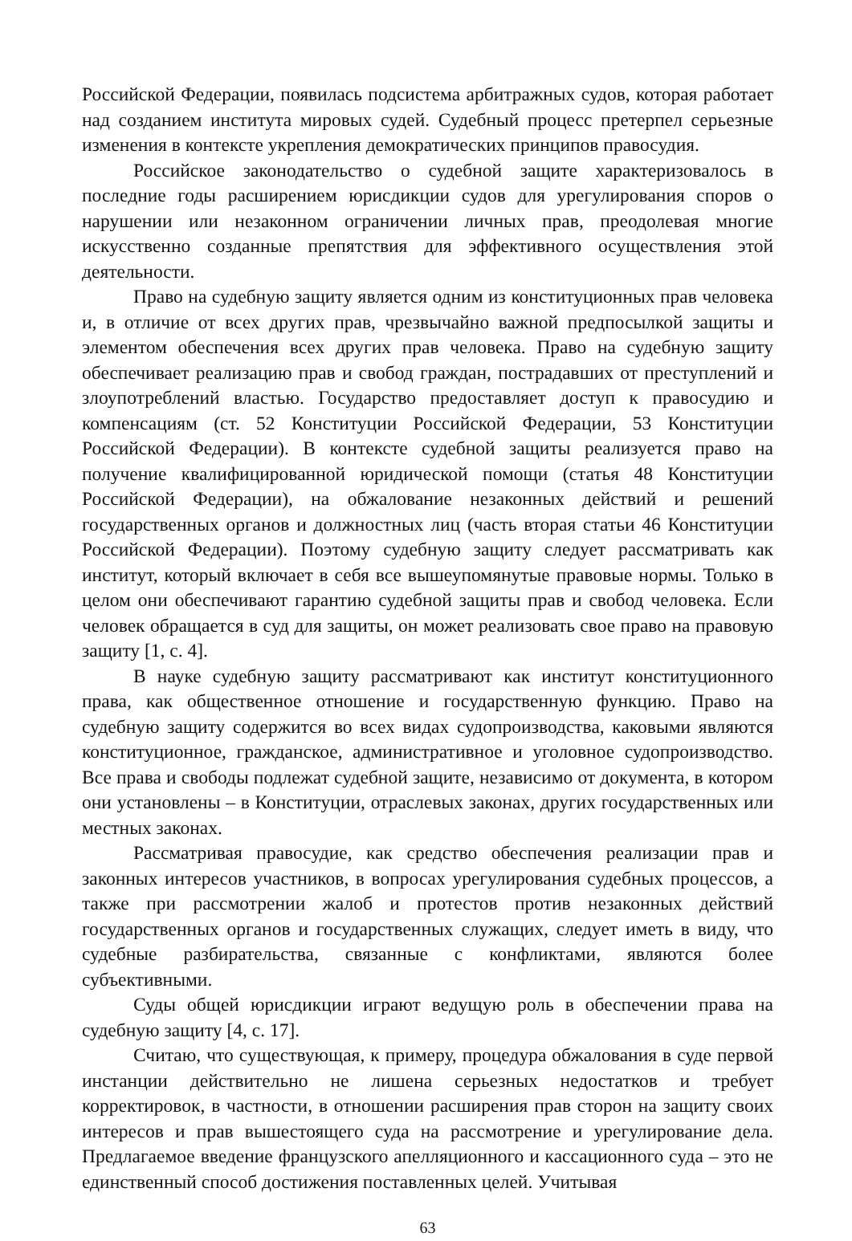Российской Федерации, появилась подсистема арбитражных судов, которая работает над созданием института мировых судей. Судебный процесс претерпел серьезные изменения в контексте укрепления демократических принципов правосудия.
Российское законодательство о судебной защите характеризовалось в последние годы расширением юрисдикции судов для урегулирования споров о нарушении или незаконном ограничении личных прав, преодолевая многие искусственно созданные препятствия для эффективного осуществления этой деятельности.
Право на судебную защиту является одним из конституционных прав человека и, в отличие от всех других прав, чрезвычайно важной предпосылкой защиты и элементом обеспечения всех других прав человека. Право на судебную защиту обеспечивает реализацию прав и свобод граждан, пострадавших от преступлений и злоупотреблений властью. Государство предоставляет доступ к правосудию и компенсациям (ст. 52 Конституции Российской Федерации, 53 Конституции Российской Федерации). В контексте судебной защиты реализуется право на получение квалифицированной юридической помощи (статья 48 Конституции Российской Федерации), на обжалование незаконных действий и решений государственных органов и должностных лиц (часть вторая статьи 46 Конституции Российской Федерации). Поэтому судебную защиту следует рассматривать как институт, который включает в себя все вышеупомянутые правовые нормы. Только в целом они обеспечивают гарантию судебной защиты прав и свобод человека. Если человек обращается в суд для защиты, он может реализовать свое право на правовую защиту [1, с. 4].
В науке судебную защиту рассматривают как институт конституционного права, как общественное отношение и государственную функцию. Право на судебную защиту содержится во всех видах судопроизводства, каковыми являются конституционное, гражданское, административное и уголовное судопроизводство. Все права и свободы подлежат судебной защите, независимо от документа, в котором они установлены – в Конституции, отраслевых законах, других государственных или местных законах.
Рассматривая правосудие, как средство обеспечения реализации прав и законных интересов участников, в вопросах урегулирования судебных процессов, а также при рассмотрении жалоб и протестов против незаконных действий государственных органов и государственных служащих, следует иметь в виду, что судебные разбирательства, связанные с конфликтами, являются более субъективными.
Суды общей юрисдикции играют ведущую роль в обеспечении права на судебную защиту [4, с. 17].
Считаю, что существующая, к примеру, процедура обжалования в суде первой инстанции действительно не лишена серьезных недостатков и требует корректировок, в частности, в отношении расширения прав сторон на защиту своих интересов и прав вышестоящего суда на рассмотрение и урегулирование дела. Предлагаемое введение французского апелляционного и кассационного суда – это не единственный способ достижения поставленных целей. Учитывая
63